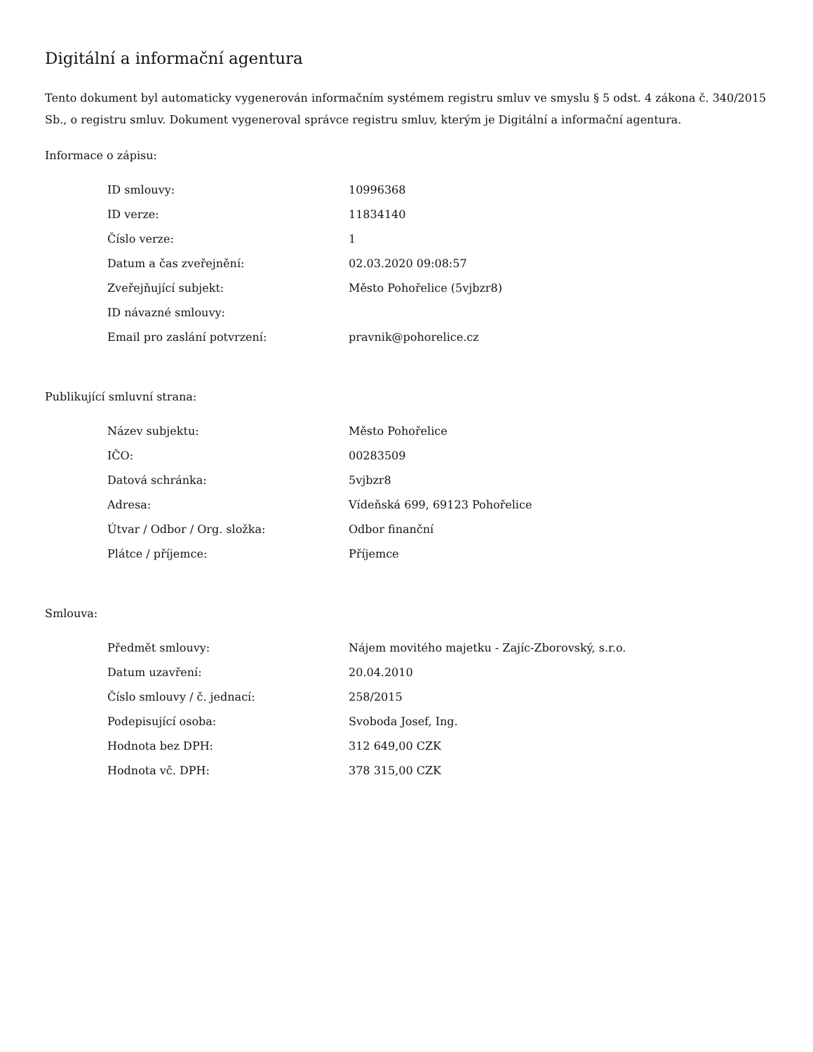Digitální a informační agentura
Tento dokument byl automaticky vygenerován informačním systémem registru smluv ve smyslu § 5 odst. 4 zákona č. 340/2015 Sb., o registru smluv. Dokument vygeneroval správce registru smluv, kterým je Digitální a informační agentura.
Informace o zápisu:
| ID smlouvy: | 10996368 |
| ID verze: | 11834140 |
| Číslo verze: | 1 |
| Datum a čas zveřejnění: | 02.03.2020 09:08:57 |
| Zveřejňující subjekt: | Město Pohořelice (5vjbzr8) |
| ID návazné smlouvy: | |
| Email pro zaslání potvrzení: | pravnik@pohorelice.cz |
Publikující smluvní strana:
| Název subjektu: | Město Pohořelice |
| IČO: | 00283509 |
| Datová schránka: | 5vjbzr8 |
| Adresa: | Vídeňská 699, 69123 Pohořelice |
| Útvar / Odbor / Org. složka: | Odbor finanční |
| Plátce / příjemce: | Příjemce |
Smlouva:
| Předmět smlouvy: | Nájem movitého majetku - Zajíc-Zborovský, s.r.o. |
| Datum uzavření: | 20.04.2010 |
| Číslo smlouvy / č. jednací: | 258/2015 |
| Podepisující osoba: | Svoboda Josef, Ing. |
| Hodnota bez DPH: | 312 649,00 CZK |
| Hodnota vč. DPH: | 378 315,00 CZK |